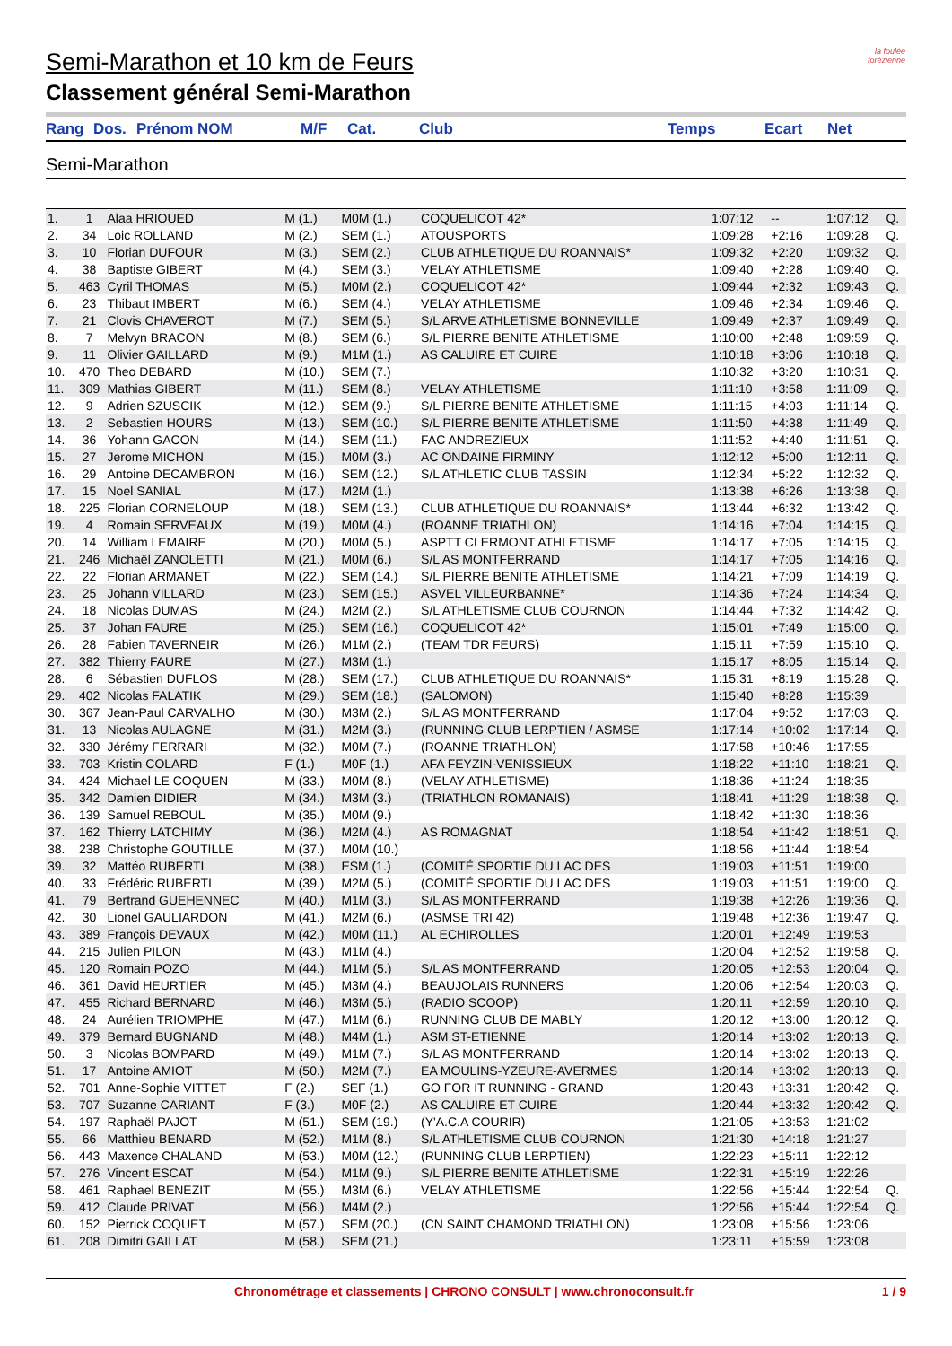la foulée forézienne
Semi-Marathon et 10 km de Feurs
Classement général Semi-Marathon
Rang Dos. Prénom NOM M/F Cat. Club Temps Ecart Net
Semi-Marathon
| 1. | 1 | Alaa HRIOUED | M (1.) | M0M (1.) | COQUELICOT 42* | 1:07:12 | -- | 1:07:12 | Q. |
| 2. | 34 | Loic ROLLAND | M (2.) | SEM (1.) | ATOUSPORTS | 1:09:28 | +2:16 | 1:09:28 | Q. |
| 3. | 10 | Florian DUFOUR | M (3.) | SEM (2.) | CLUB ATHLETIQUE DU ROANNAIS* | 1:09:32 | +2:20 | 1:09:32 | Q. |
| 4. | 38 | Baptiste GIBERT | M (4.) | SEM (3.) | VELAY ATHLETISME | 1:09:40 | +2:28 | 1:09:40 | Q. |
| 5. | 463 | Cyril THOMAS | M (5.) | M0M (2.) | COQUELICOT 42* | 1:09:44 | +2:32 | 1:09:43 | Q. |
| 6. | 23 | Thibaut IMBERT | M (6.) | SEM (4.) | VELAY ATHLETISME | 1:09:46 | +2:34 | 1:09:46 | Q. |
| 7. | 21 | Clovis CHAVEROT | M (7.) | SEM (5.) | S/L ARVE ATHLETISME BONNEVILLE | 1:09:49 | +2:37 | 1:09:49 | Q. |
| 8. | 7 | Melvyn BRACON | M (8.) | SEM (6.) | S/L PIERRE BENITE ATHLETISME | 1:10:00 | +2:48 | 1:09:59 | Q. |
| 9. | 11 | Olivier GAILLARD | M (9.) | M1M (1.) | AS CALUIRE ET CUIRE | 1:10:18 | +3:06 | 1:10:18 | Q. |
| 10. | 470 | Theo DEBARD | M (10.) | SEM (7.) | | 1:10:32 | +3:20 | 1:10:31 | Q. |
| 11. | 309 | Mathias GIBERT | M (11.) | SEM (8.) | VELAY ATHLETISME | 1:11:10 | +3:58 | 1:11:09 | Q. |
| 12. | 9 | Adrien SZUSCIK | M (12.) | SEM (9.) | S/L PIERRE BENITE ATHLETISME | 1:11:15 | +4:03 | 1:11:14 | Q. |
| 13. | 2 | Sebastien HOURS | M (13.) | SEM (10.) | S/L PIERRE BENITE ATHLETISME | 1:11:50 | +4:38 | 1:11:49 | Q. |
| 14. | 36 | Yohann GACON | M (14.) | SEM (11.) | FAC ANDREZIEUX | 1:11:52 | +4:40 | 1:11:51 | Q. |
| 15. | 27 | Jerome MICHON | M (15.) | M0M (3.) | AC ONDAINE FIRMINY | 1:12:12 | +5:00 | 1:12:11 | Q. |
| 16. | 29 | Antoine DECAMBRON | M (16.) | SEM (12.) | S/L ATHLETIC CLUB TASSIN | 1:12:34 | +5:22 | 1:12:32 | Q. |
| 17. | 15 | Noel SANIAL | M (17.) | M2M (1.) | | 1:13:38 | +6:26 | 1:13:38 | Q. |
| 18. | 225 | Florian CORNELOUP | M (18.) | SEM (13.) | CLUB ATHLETIQUE DU ROANNAIS* | 1:13:44 | +6:32 | 1:13:42 | Q. |
| 19. | 4 | Romain SERVEAUX | M (19.) | M0M (4.) | (ROANNE TRIATHLON) | 1:14:16 | +7:04 | 1:14:15 | Q. |
| 20. | 14 | William LEMAIRE | M (20.) | M0M (5.) | ASPTT CLERMONT ATHLETISME | 1:14:17 | +7:05 | 1:14:15 | Q. |
| 21. | 246 | Michaël ZANOLETTI | M (21.) | M0M (6.) | S/L AS MONTFERRAND | 1:14:17 | +7:05 | 1:14:16 | Q. |
| 22. | 22 | Florian ARMANET | M (22.) | SEM (14.) | S/L PIERRE BENITE ATHLETISME | 1:14:21 | +7:09 | 1:14:19 | Q. |
| 23. | 25 | Johann VILLARD | M (23.) | SEM (15.) | ASVEL VILLEURBANNE* | 1:14:36 | +7:24 | 1:14:34 | Q. |
| 24. | 18 | Nicolas DUMAS | M (24.) | M2M (2.) | S/L ATHLETISME CLUB COURNON | 1:14:44 | +7:32 | 1:14:42 | Q. |
| 25. | 37 | Johan FAURE | M (25.) | SEM (16.) | COQUELICOT 42* | 1:15:01 | +7:49 | 1:15:00 | Q. |
| 26. | 28 | Fabien TAVERNEIR | M (26.) | M1M (2.) | (TEAM TDR FEURS) | 1:15:11 | +7:59 | 1:15:10 | Q. |
| 27. | 382 | Thierry FAURE | M (27.) | M3M (1.) | | 1:15:17 | +8:05 | 1:15:14 | Q. |
| 28. | 6 | Sébastien DUFLOS | M (28.) | SEM (17.) | CLUB ATHLETIQUE DU ROANNAIS* | 1:15:31 | +8:19 | 1:15:28 | Q. |
| 29. | 402 | Nicolas FALATIK | M (29.) | SEM (18.) | (SALOMON) | 1:15:40 | +8:28 | 1:15:39 | |
| 30. | 367 | Jean-Paul CARVALHO | M (30.) | M3M (2.) | S/L AS MONTFERRAND | 1:17:04 | +9:52 | 1:17:03 | Q. |
| 31. | 13 | Nicolas AULAGNE | M (31.) | M2M (3.) | (RUNNING CLUB LERPTIEN / ASMSE | 1:17:14 | +10:02 | 1:17:14 | Q. |
| 32. | 330 | Jérémy FERRARI | M (32.) | M0M (7.) | (ROANNE TRIATHLON) | 1:17:58 | +10:46 | 1:17:55 | |
| 33. | 703 | Kristin COLARD | F (1.) | M0F (1.) | AFA FEYZIN-VENISSIEUX | 1:18:22 | +11:10 | 1:18:21 | Q. |
| 34. | 424 | Michael LE COQUEN | M (33.) | M0M (8.) | (VELAY ATHLETISME) | 1:18:36 | +11:24 | 1:18:35 | |
| 35. | 342 | Damien DIDIER | M (34.) | M3M (3.) | (TRIATHLON ROMANAIS) | 1:18:41 | +11:29 | 1:18:38 | Q. |
| 36. | 139 | Samuel REBOUL | M (35.) | M0M (9.) | | 1:18:42 | +11:30 | 1:18:36 | |
| 37. | 162 | Thierry LATCHIMY | M (36.) | M2M (4.) | AS ROMAGNAT | 1:18:54 | +11:42 | 1:18:51 | Q. |
| 38. | 238 | Christophe GOUTILLE | M (37.) | M0M (10.) | | 1:18:56 | +11:44 | 1:18:54 | |
| 39. | 32 | Mattéo RUBERTI | M (38.) | ESM (1.) | (COMITÉ SPORTIF DU LAC DES | 1:19:03 | +11:51 | 1:19:00 | |
| 40. | 33 | Frédéric RUBERTI | M (39.) | M2M (5.) | (COMITÉ SPORTIF DU LAC DES | 1:19:03 | +11:51 | 1:19:00 | Q. |
| 41. | 79 | Bertrand GUEHENNEC | M (40.) | M1M (3.) | S/L AS MONTFERRAND | 1:19:38 | +12:26 | 1:19:36 | Q. |
| 42. | 30 | Lionel GAULIARDON | M (41.) | M2M (6.) | (ASMSE TRI 42) | 1:19:48 | +12:36 | 1:19:47 | Q. |
| 43. | 389 | François DEVAUX | M (42.) | M0M (11.) | AL ECHIROLLES | 1:20:01 | +12:49 | 1:19:53 | |
| 44. | 215 | Julien PILON | M (43.) | M1M (4.) | | 1:20:04 | +12:52 | 1:19:58 | Q. |
| 45. | 120 | Romain POZO | M (44.) | M1M (5.) | S/L AS MONTFERRAND | 1:20:05 | +12:53 | 1:20:04 | Q. |
| 46. | 361 | David HEURTIER | M (45.) | M3M (4.) | BEAUJOLAIS RUNNERS | 1:20:06 | +12:54 | 1:20:03 | Q. |
| 47. | 455 | Richard BERNARD | M (46.) | M3M (5.) | (RADIO SCOOP) | 1:20:11 | +12:59 | 1:20:10 | Q. |
| 48. | 24 | Aurélien TRIOMPHE | M (47.) | M1M (6.) | RUNNING CLUB DE MABLY | 1:20:12 | +13:00 | 1:20:12 | Q. |
| 49. | 379 | Bernard BUGNAND | M (48.) | M4M (1.) | ASM ST-ETIENNE | 1:20:14 | +13:02 | 1:20:13 | Q. |
| 50. | 3 | Nicolas BOMPARD | M (49.) | M1M (7.) | S/L AS MONTFERRAND | 1:20:14 | +13:02 | 1:20:13 | Q. |
| 51. | 17 | Antoine AMIOT | M (50.) | M2M (7.) | EA MOULINS-YZEURE-AVERMES | 1:20:14 | +13:02 | 1:20:13 | Q. |
| 52. | 701 | Anne-Sophie VITTET | F (2.) | SEF (1.) | GO FOR IT RUNNING - GRAND | 1:20:43 | +13:31 | 1:20:42 | Q. |
| 53. | 707 | Suzanne CARIANT | F (3.) | M0F (2.) | AS CALUIRE ET CUIRE | 1:20:44 | +13:32 | 1:20:42 | Q. |
| 54. | 197 | Raphaël PAJOT | M (51.) | SEM (19.) | (Y'A.C.A COURIR) | 1:21:05 | +13:53 | 1:21:02 | |
| 55. | 66 | Matthieu BENARD | M (52.) | M1M (8.) | S/L ATHLETISME CLUB COURNON | 1:21:30 | +14:18 | 1:21:27 | |
| 56. | 443 | Maxence CHALAND | M (53.) | M0M (12.) | (RUNNING CLUB LERPTIEN) | 1:22:23 | +15:11 | 1:22:12 | |
| 57. | 276 | Vincent ESCAT | M (54.) | M1M (9.) | S/L PIERRE BENITE ATHLETISME | 1:22:31 | +15:19 | 1:22:26 | |
| 58. | 461 | Raphael BENEZIT | M (55.) | M3M (6.) | VELAY ATHLETISME | 1:22:56 | +15:44 | 1:22:54 | Q. |
| 59. | 412 | Claude PRIVAT | M (56.) | M4M (2.) | | 1:22:56 | +15:44 | 1:22:54 | Q. |
| 60. | 152 | Pierrick COQUET | M (57.) | SEM (20.) | (CN SAINT CHAMOND TRIATHLON) | 1:23:08 | +15:56 | 1:23:06 | |
| 61. | 208 | Dimitri GAILLAT | M (58.) | SEM (21.) | | 1:23:11 | +15:59 | 1:23:08 | |
Chronométrage et classements | CHRONO CONSULT | www.chronoconsult.fr 1 / 9